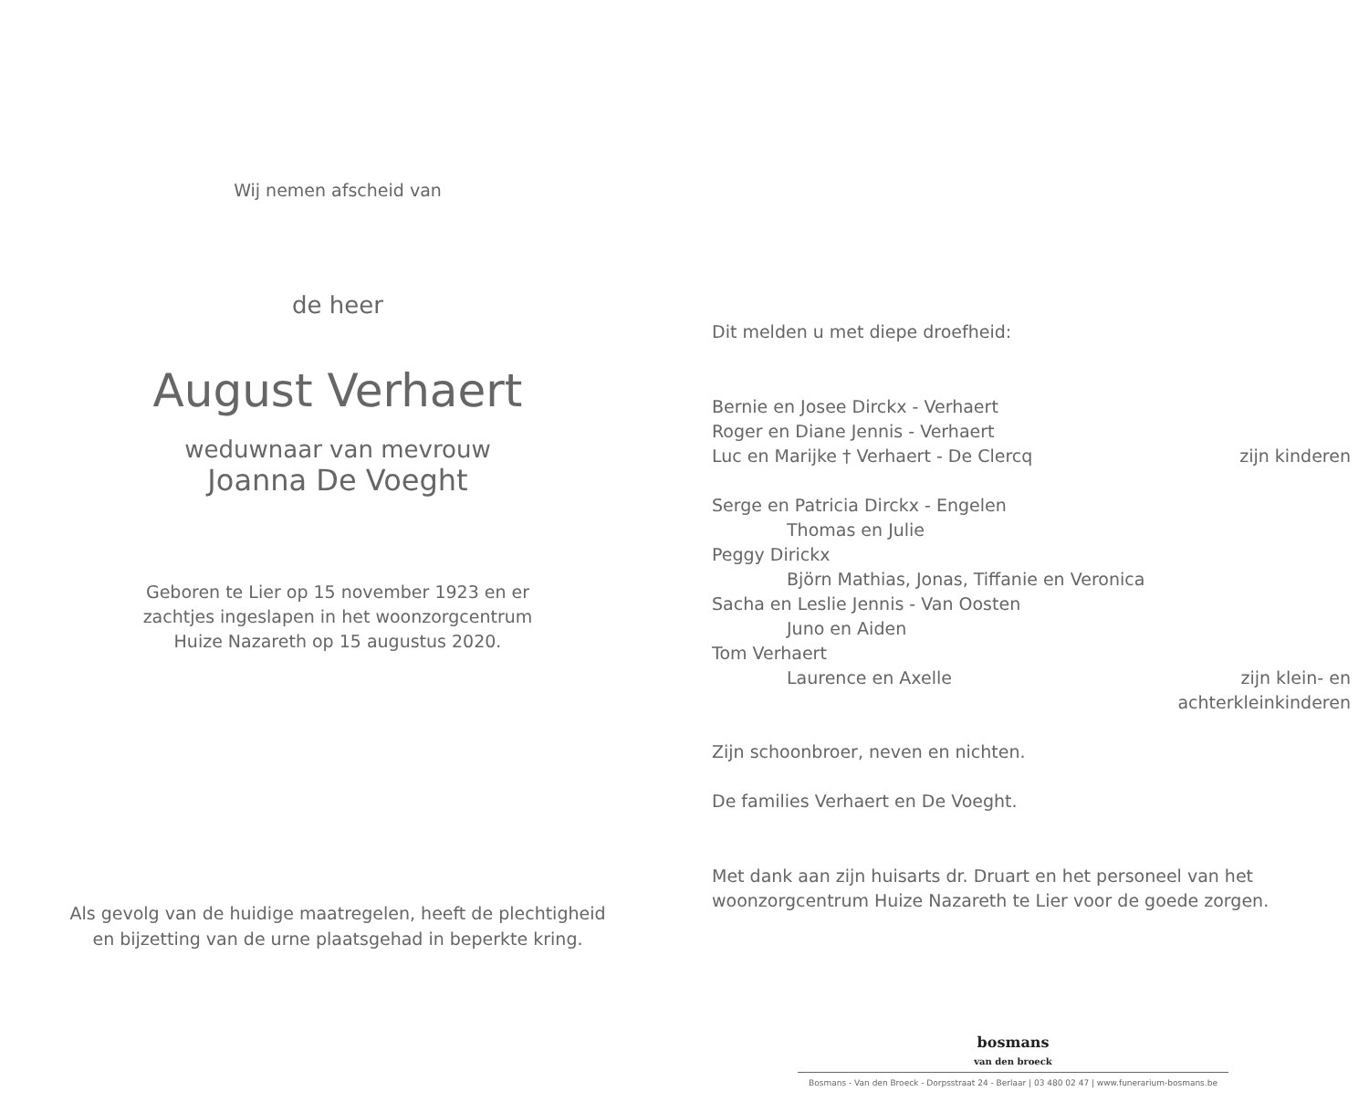Wij nemen afscheid van
de heer
August Verhaert
weduwnaar van mevrouw
Joanna De Voeght
Geboren te Lier op 15 november 1923 en er
zachtjes ingeslapen in het woonzorgcentrum
Huize Nazareth op 15 augustus 2020.
Als gevolg van de huidige maatregelen, heeft de plechtigheid
en bijzetting van de urne plaatsgehad in beperkte kring.
Dit melden u met diepe droefheid:
Bernie en Josee Dirckx - Verhaert
Roger en Diane Jennis - Verhaert
Luc en Marijke † Verhaert - De Clercq zijn kinderen
Serge en Patricia Dirckx - Engelen
Thomas en Julie
Peggy Dirickx
Björn Mathias, Jonas, Tiffanie en Veronica
Sacha en Leslie Jennis - Van Oosten
Juno en Aiden
Tom Verhaert
Laurence en Axelle zijn klein- en
achterkleinkinderen
Zijn schoonbroer, neven en nichten.
De families Verhaert en De Voeght.
Met dank aan zijn huisarts dr. Druart en het personeel van het
woonzorgcentrum Huize Nazareth te Lier voor de goede zorgen.
bosmans
van den broeck
Bosmans - Van den Broeck - Dorpsstraat 24 - Berlaar | 03 480 02 47 | www.funerarium-bosmans.be